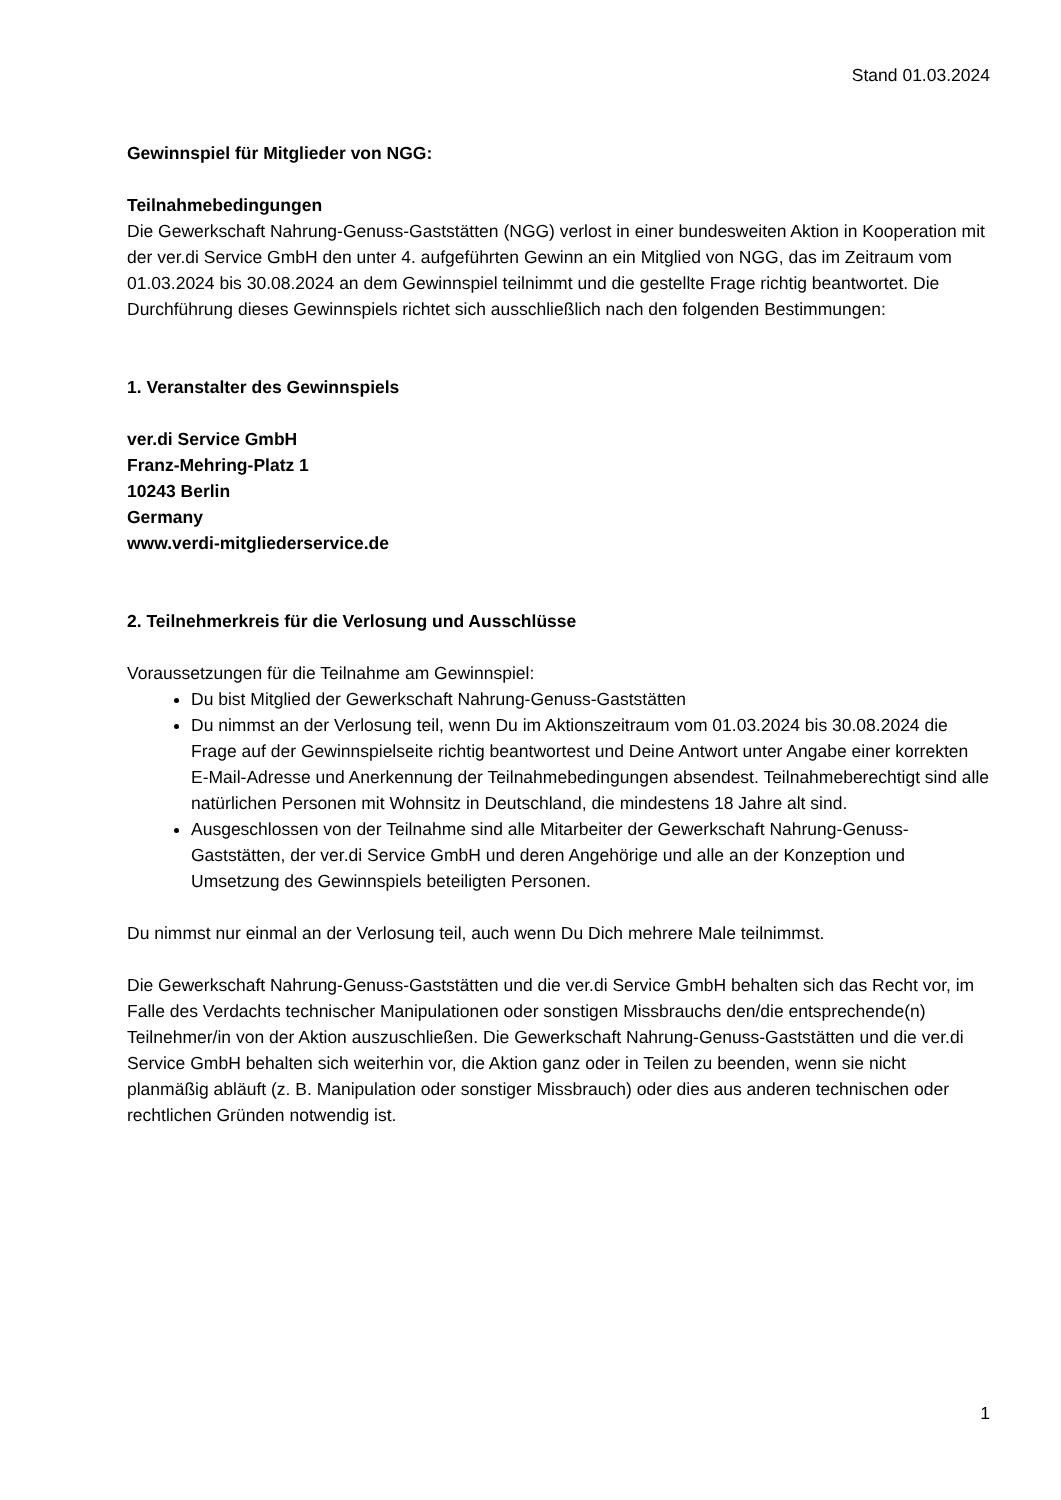Stand 01.03.2024
Gewinnspiel für Mitglieder von NGG:
Teilnahmebedingungen
Die Gewerkschaft Nahrung-Genuss-Gaststätten (NGG) verlost in einer bundesweiten Aktion in Kooperation mit der ver.di Service GmbH den unter 4. aufgeführten Gewinn an ein Mitglied von NGG, das im Zeitraum vom 01.03.2024 bis 30.08.2024 an dem Gewinnspiel teilnimmt und die gestellte Frage richtig beantwortet. Die Durchführung dieses Gewinnspiels richtet sich ausschließlich nach den folgenden Bestimmungen:
1. Veranstalter des Gewinnspiels
ver.di Service GmbH
Franz-Mehring-Platz 1
10243 Berlin
Germany
www.verdi-mitgliederservice.de
2. Teilnehmerkreis für die Verlosung und Ausschlüsse
Voraussetzungen für die Teilnahme am Gewinnspiel:
Du bist Mitglied der Gewerkschaft Nahrung-Genuss-Gaststätten
Du nimmst an der Verlosung teil, wenn Du im Aktionszeitraum vom 01.03.2024 bis 30.08.2024 die Frage auf der Gewinnspielseite richtig beantwortest und Deine Antwort unter Angabe einer korrekten E-Mail-Adresse und Anerkennung der Teilnahmebedingungen absendest. Teilnahmeberechtigt sind alle natürlichen Personen mit Wohnsitz in Deutschland, die mindestens 18 Jahre alt sind.
Ausgeschlossen von der Teilnahme sind alle Mitarbeiter der Gewerkschaft Nahrung-Genuss-Gaststätten, der ver.di Service GmbH und deren Angehörige und alle an der Konzeption und Umsetzung des Gewinnspiels beteiligten Personen.
Du nimmst nur einmal an der Verlosung teil, auch wenn Du Dich mehrere Male teilnimmst.
Die Gewerkschaft Nahrung-Genuss-Gaststätten und die ver.di Service GmbH behalten sich das Recht vor, im Falle des Verdachts technischer Manipulationen oder sonstigen Missbrauchs den/die entsprechende(n) Teilnehmer/in von der Aktion auszuschließen. Die Gewerkschaft Nahrung-Genuss-Gaststätten und die ver.di Service GmbH behalten sich weiterhin vor, die Aktion ganz oder in Teilen zu beenden, wenn sie nicht planmäßig abläuft (z. B. Manipulation oder sonstiger Missbrauch) oder dies aus anderen technischen oder rechtlichen Gründen notwendig ist.
1